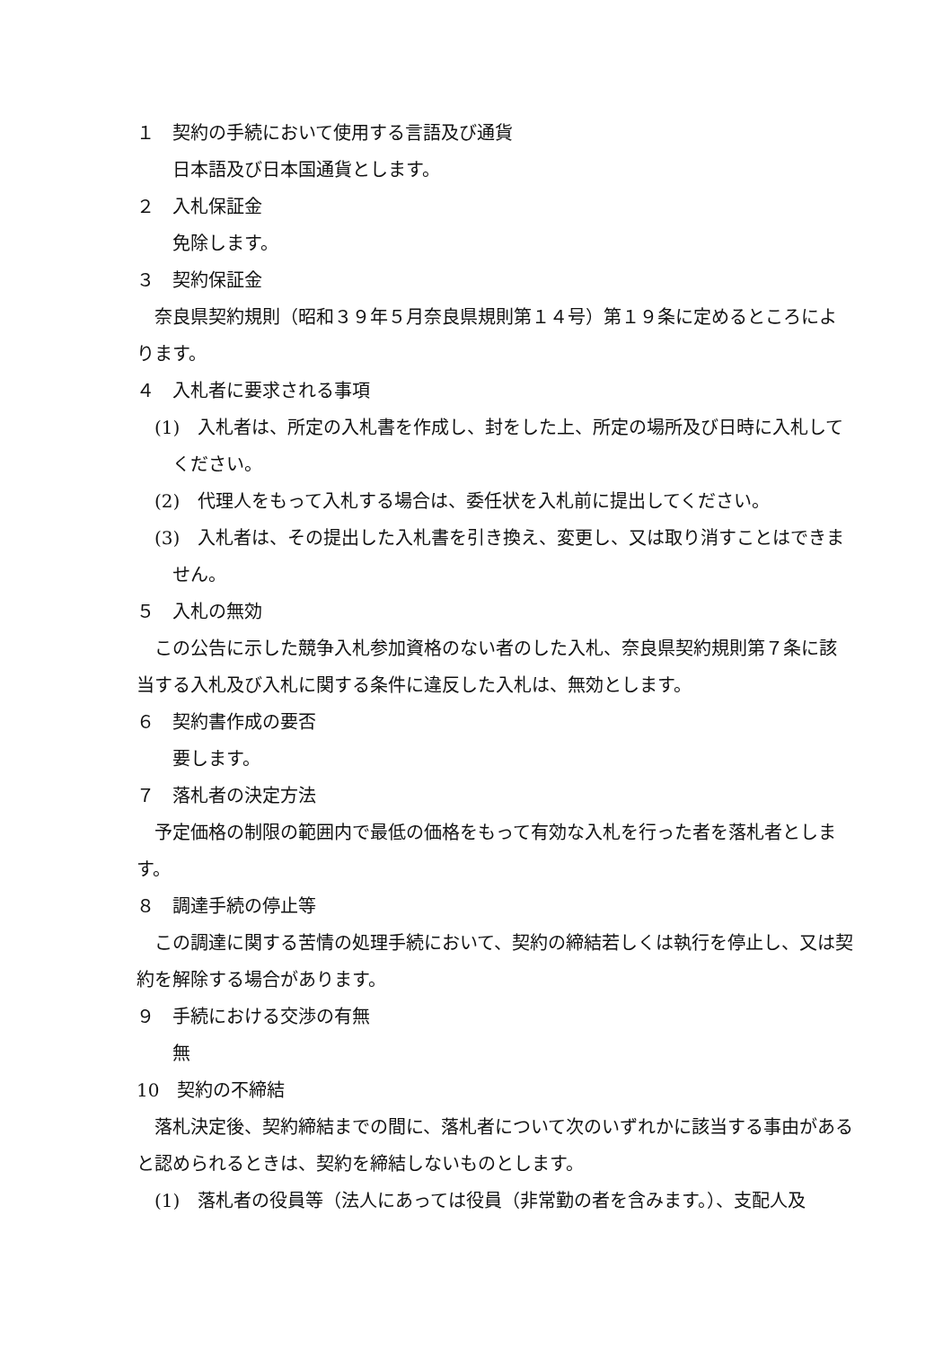１　契約の手続において使用する言語及び通貨
　日本語及び日本国通貨とします。
２　入札保証金
　免除します。
３　契約保証金
奈良県契約規則（昭和３９年５月奈良県規則第１４号）第１９条に定めるところによります。
４　入札者に要求される事項
(1)　入札者は、所定の入札書を作成し、封をした上、所定の場所及び日時に入札してください。
(2)　代理人をもって入札する場合は、委任状を入札前に提出してください。
(3)　入札者は、その提出した入札書を引き換え、変更し、又は取り消すことはできません。
５　入札の無効
この公告に示した競争入札参加資格のない者のした入札、奈良県契約規則第７条に該当する入札及び入札に関する条件に違反した入札は、無効とします。
６　契約書作成の要否
　要します。
７　落札者の決定方法
予定価格の制限の範囲内で最低の価格をもって有効な入札を行った者を落札者とします。
８　調達手続の停止等
この調達に関する苦情の処理手続において、契約の締結若しくは執行を停止し、又は契約を解除する場合があります。
９　手続における交渉の有無
　無
10　契約の不締結
落札決定後、契約締結までの間に、落札者について次のいずれかに該当する事由があると認められるときは、契約を締結しないものとします。
(1)　落札者の役員等（法人にあっては役員（非常勤の者を含みます。）、支配人及